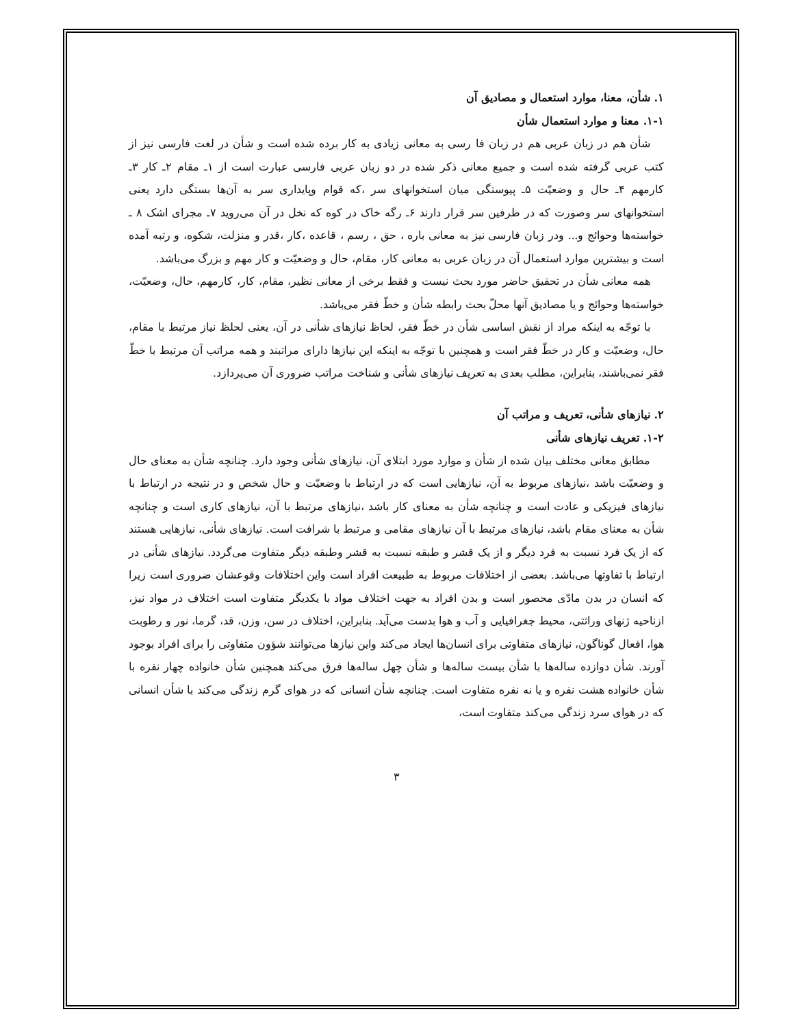۱. شأن، معنا، موارد استعمال و مصادیق آن
۱-۱. معنا و موارد استعمال شأن
شأن هم در زبان عربی هم در زبان فا رسی به معانی زیادی به کار برده شده است و شأن در لغت فارسی نیز از کتب عربی گرفته شده است و جمیع معانی ذکر شده در دو زبان عربی فارسی عبارت است از ۱ـ مقام ۲ـ کار ۳ـ کارمهم ۴ـ حال و وضعیّت ۵ـ پیوستگی میان استخوانهای سر ،که قوام وپایداری سر به آن‌ها بستگی دارد یعنی استخوانهای سر وصورت که در طرفین سر قرار دارند ۶ـ رگه خاک در کوه که نخل در آن می‌روید ۷ـ مجرای اشک ۸ ـ خواسته‌ها وحوائج و... ودر زبان فارسی نیز به معانی باره ، حق ، رسم ، قاعده ،کار ،قدر و منزلت، شکوه، و رتبه آمده است و بیشترین موارد استعمال آن در زبان عربی به معانی کار، مقام، حال و وضعیّت و کار مهم و بزرگ می‌باشد.
همه معانی شأن در تحقیق حاضر مورد بحث نیست و فقط برخی از معانی نظیر، مقام، کار، کارمهم، حال، وضعیّت، خواسته‌ها وحوائج و یا مصادیق آنها محلّ بحث رابطه شأن و خطّ فقر می‌باشد.
با توجّه به اینکه مراد از نقش اساسی شأن در خطّ فقر، لحاظ نیازهای شأنی در آن، یعنی لحلظ نیاز مرتبط با مقام، حال، وضعیّت و کار در خطّ فقر است و همچنین با توجّه به اینکه این نیازها دارای مراتبند و همه مراتب آن مرتبط با خطّ فقر نمی‌باشند، بنابراین، مطلب بعدی به تعریف نیازهای شأنی و شناخت مراتب ضروری آن می‌پردازد.
۲. نیازهای شأنی، تعریف و مراتب آن
۱-۲. تعریف نیازهای شأنی
مطابق معانی مختلف بیان شده از شأن و موارد مورد ابتلای آن، نیازهای شأنی وجود دارد. چنانچه شأن به معنای حال و وضعیّت باشد ،نیازهای مربوط به آن، نیازهایی است که در ارتباط با وضعیّت و حال شخص و در نتیجه در ارتباط با نیازهای فیزیکی و عادت است و چنانچه شأن به معنای کار باشد ،نیازهای مرتبط با آن، نیازهای کاری است و چنانچه شأن به معنای مقام باشد، نیازهای مرتبط با آن نیازهای مقامی و مرتبط با شرافت است. نیازهای شأنی، نیازهایی هستند که از یک فرد نسبت به فرد دیگر و از یک قشر و طبقه نسبت به قشر وطبقه دیگر متفاوت می‌گردد. نیازهای شأنی در ارتباط با تفاوتها می‌باشد. بعضی از اختلافات مربوط به طبیعت افراد است واین اختلافات وقوعشان ضروری است زیرا که انسان در بدن مادّی محصور است و بدن افراد به جهت اختلاف مواد با یکدیگر متفاوت است اختلاف در مواد نیز، ازناحیه ژنهای وراثتی، محیط جغرافیایی و آب و هوا بدست می‌آید. بنابراین، اختلاف در سن، وزن، قد، گرما، نور و رطوبت هوا، افعال گوناگون، نیازهای متفاوتی برای انسان‌ها ایجاد می‌کند واین نیازها می‌توانند شؤون متفاوتی را برای افراد بوجود آورند. شأن دوازده ساله‌ها با شأن بیست ساله‌ها و شأن چهل ساله‌ها فرق می‌کند همچنین شأن خانواده چهار نفره با شأن خانواده هشت نفره و یا نه نفره متفاوت است. چنانچه شأن انسانی که در هوای گرم زندگی می‌کند با شأن انسانی که در هوای سرد زندگی می‌کند متفاوت است،
۳